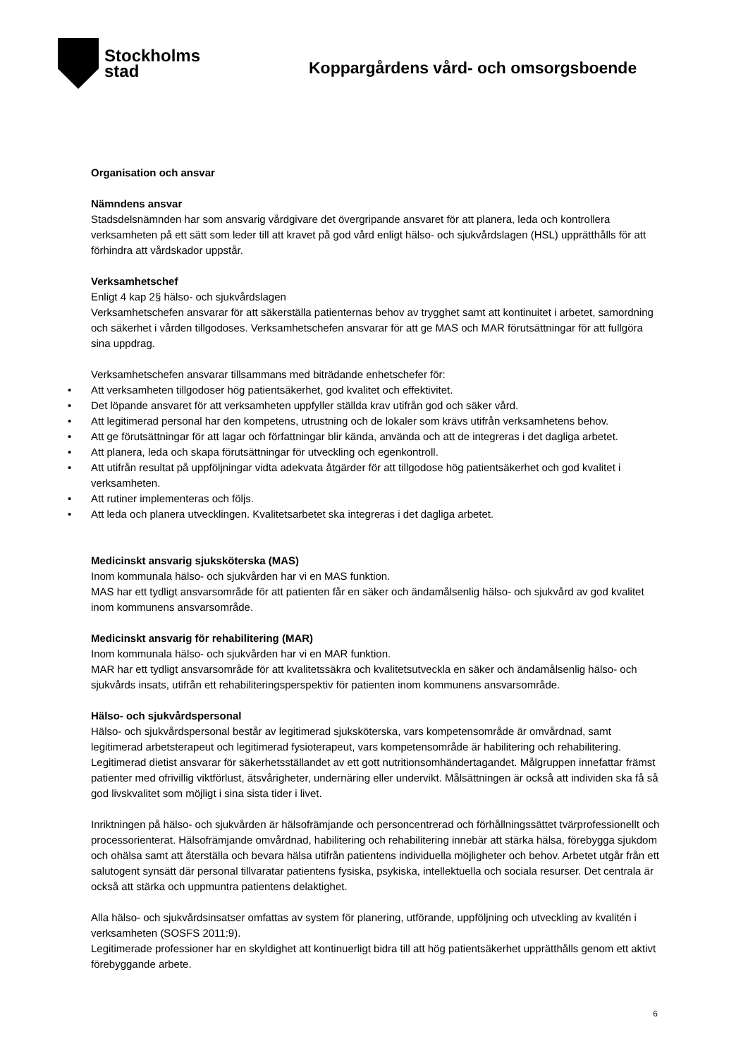Stockholms
stad
Koppargårdens vård- och omsorgsboende
Organisation och ansvar
Nämndens ansvar
Stadsdelsnämnden har som ansvarig vårdgivare det övergripande ansvaret för att planera, leda och kontrollera verksamheten på ett sätt som leder till att kravet på god vård enligt hälso- och sjukvårdslagen (HSL) upprätthålls för att förhindra att vårdskador uppstår.
Verksamhetschef
Enligt 4 kap 2§ hälso- och sjukvårdslagen
Verksamhetschefen ansvarar för att säkerställa patienternas behov av trygghet samt att kontinuitet i arbetet, samordning och säkerhet i vården tillgodoses. Verksamhetschefen ansvarar för att ge MAS och MAR förutsättningar för att fullgöra sina uppdrag.
Verksamhetschefen ansvarar tillsammans med biträdande enhetschefer för:
• Att verksamheten tillgodoser hög patientsäkerhet, god kvalitet och effektivitet.
• Det löpande ansvaret för att verksamheten uppfyller ställda krav utifrån god och säker vård.
• Att legitimerad personal har den kompetens, utrustning och de lokaler som krävs utifrån verksamhetens behov.
• Att ge förutsättningar för att lagar och författningar blir kända, använda och att de integreras i det dagliga arbetet.
• Att planera, leda och skapa förutsättningar för utveckling och egenkontroll.
• Att utifrån resultat på uppföljningar vidta adekvata åtgärder för att tillgodose hög patientsäkerhet och god kvalitet i verksamheten.
• Att rutiner implementeras och följs.
• Att leda och planera utvecklingen. Kvalitetsarbetet ska integreras i det dagliga arbetet.
Medicinskt ansvarig sjuksköterska (MAS)
Inom kommunala hälso- och sjukvården har vi en MAS funktion.
MAS har ett tydligt ansvarsområde för att patienten får en säker och ändamålsenlig hälso- och sjukvård av god kvalitet inom kommunens ansvarsområde.
Medicinskt ansvarig för rehabilitering (MAR)
Inom kommunala hälso- och sjukvården har vi en MAR funktion.
MAR har ett tydligt ansvarsområde för att kvalitetssäkra och kvalitetsutveckla en säker och ändamålsenlig hälso- och sjukvårds insats, utifrån ett rehabiliteringsperspektiv för patienten inom kommunens ansvarsområde.
Hälso- och sjukvårdspersonal
Hälso- och sjukvårdspersonal består av legitimerad sjuksköterska, vars kompetensområde är omvårdnad, samt legitimerad arbetsterapeut och legitimerad fysioterapeut, vars kompetensområde är habilitering och rehabilitering. Legitimerad dietist ansvarar för säkerhetsställandet av ett gott nutritionsomhändertagandet. Målgruppen innefattar främst patienter med ofrivillig viktförlust, ätsvårigheter, undernäring eller undervikt. Målsättningen är också att individen ska få så god livskvalitet som möjligt i sina sista tider i livet.
Inriktningen på hälso- och sjukvården är hälsofrämjande och personcentrerad och förhållningssättet tvärprofessionellt och processorienterat. Hälsofrämjande omvårdnad, habilitering och rehabilitering innebär att stärka hälsa, förebygga sjukdom och ohälsa samt att återställa och bevara hälsa utifrån patientens individuella möjligheter och behov. Arbetet utgår från ett salutogent synsätt där personal tillvaratar patientens fysiska, psykiska, intellektuella och sociala resurser. Det centrala är också att stärka och uppmuntra patientens delaktighet.
Alla hälso- och sjukvårdsinsatser omfattas av system för planering, utförande, uppföljning och utveckling av kvalitén i verksamheten (SOSFS 2011:9).
Legitimerade professioner har en skyldighet att kontinuerligt bidra till att hög patientsäkerhet upprätthålls genom ett aktivt förebyggande arbete.
6